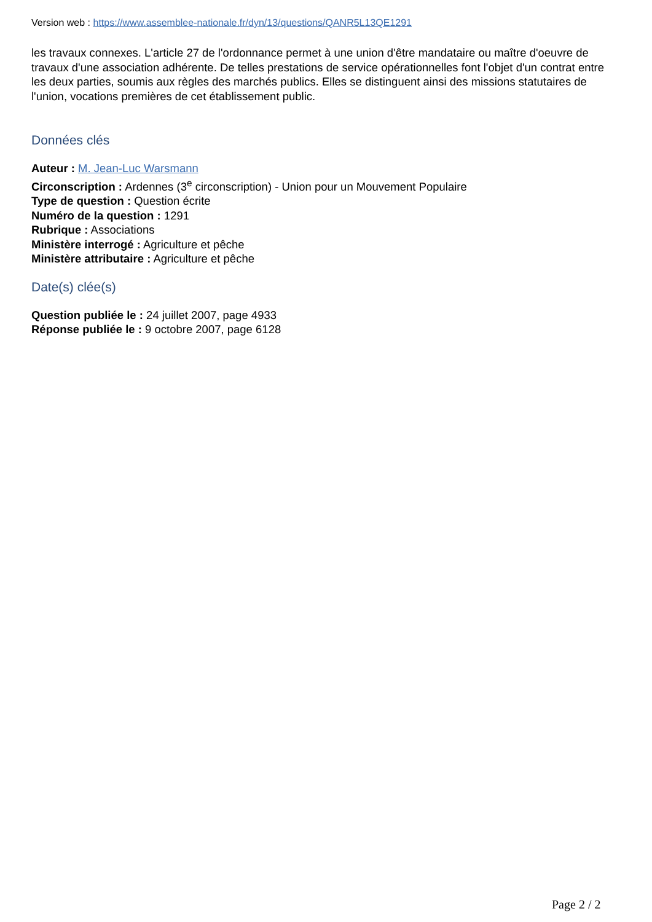Version web : https://www.assemblee-nationale.fr/dyn/13/questions/QANR5L13QE1291
les travaux connexes. L'article 27 de l'ordonnance permet à une union d'être mandataire ou maître d'oeuvre de travaux d'une association adhérente. De telles prestations de service opérationnelles font l'objet d'un contrat entre les deux parties, soumis aux règles des marchés publics. Elles se distinguent ainsi des missions statutaires de l'union, vocations premières de cet établissement public.
Données clés
Auteur : M. Jean-Luc Warsmann
Circonscription : Ardennes (3<sup>e</sup> circonscription) - Union pour un Mouvement Populaire
Type de question : Question écrite
Numéro de la question : 1291
Rubrique : Associations
Ministère interrogé : Agriculture et pêche
Ministère attributaire : Agriculture et pêche
Date(s) clée(s)
Question publiée le : 24 juillet 2007, page 4933
Réponse publiée le : 9 octobre 2007, page 6128
Page 2 / 2